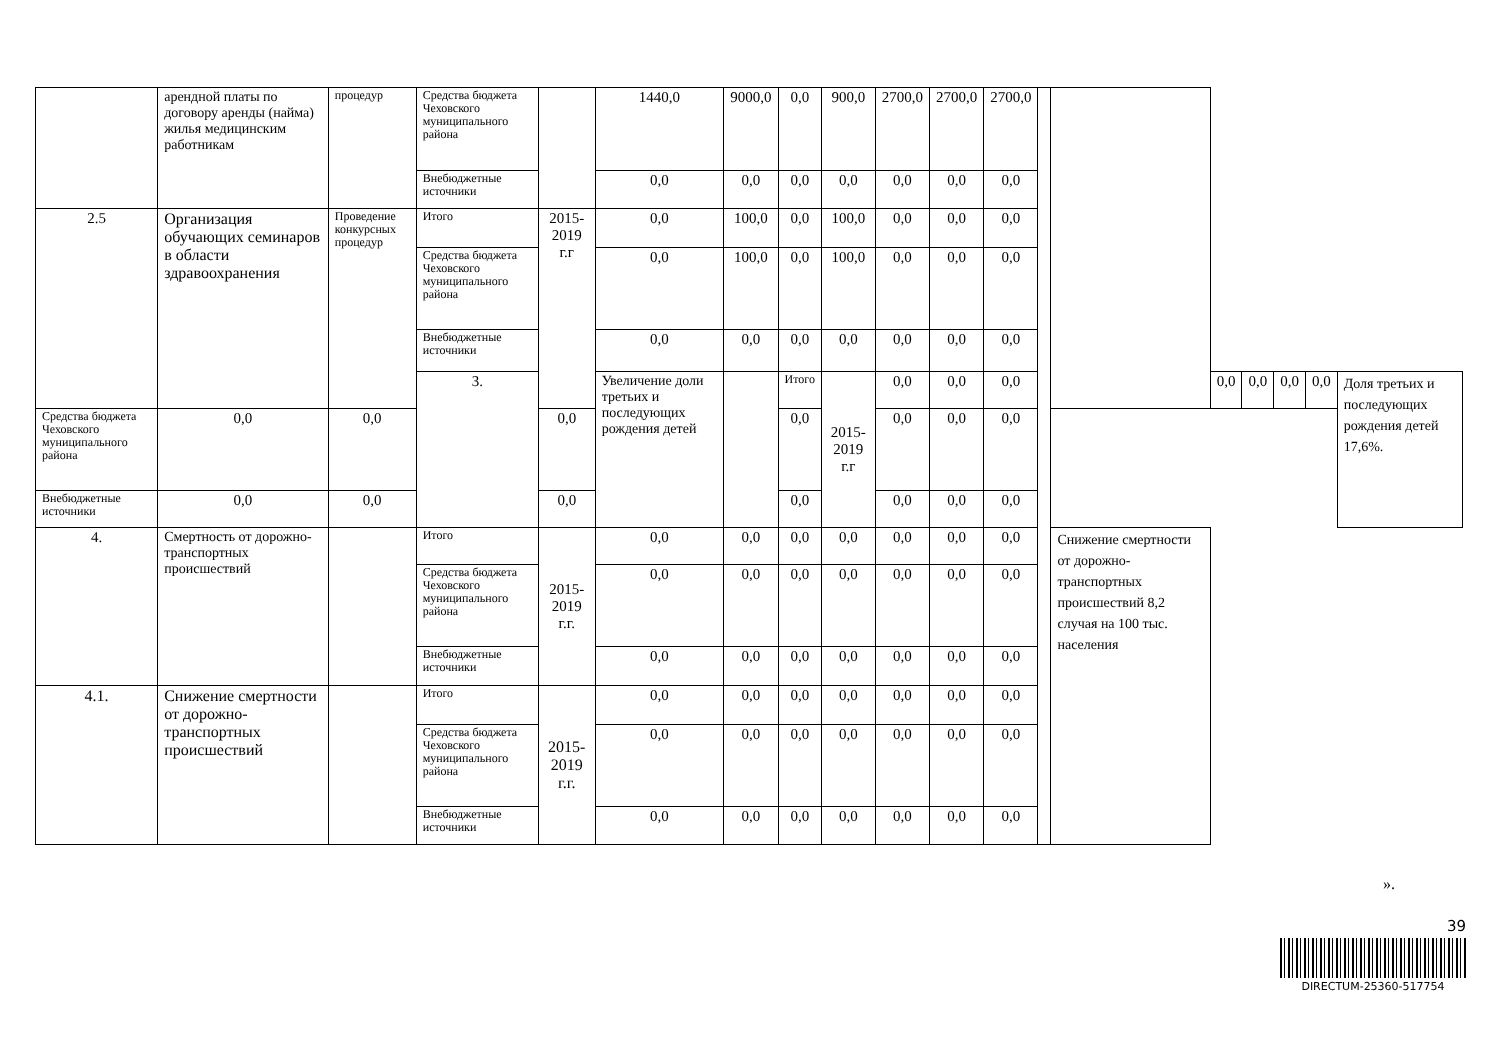| | арендной платы по договору аренды (найма) жилья медицинским работникам | процедур | Средства бюджета Чеховского муниципального района | | 1440,0 | 9000,0 | 0,0 | 900,0 | 2700,0 | 2700,0 | 2700,0 | | | | | | | |
| | | | Внебюджетные источники | | 0,0 | 0,0 | 0,0 | 0,0 | 0,0 | 0,0 | 0,0 | | | | | | | |
| 2.5 | Организация обучающих семинаров в области здравоохранения | Проведение конкурсных процедур | Итого | 2015-2019 г.г | 0,0 | 100,0 | 0,0 | 100,0 | 0,0 | 0,0 | 0,0 | | | | | | | |
| | | | Средства бюджета Чеховского муниципального района | | 0,0 | 100,0 | 0,0 | 100,0 | 0,0 | 0,0 | 0,0 | | | | | | | |
| | | | Внебюджетные источники | | 0,0 | 0,0 | 0,0 | 0,0 | 0,0 | 0,0 | 0,0 | | | | | | | |
| | | | 3. | | Увеличение доли третьих и последующих рождения детей | | Итого | 2015-2019 г.г | 0,0 | 0,0 | 0,0 | | | 0,0 | 0,0 | 0,0 | 0,0 | Доля третьих и последующих рождения детей 17,6%. |
| Средства бюджета Чеховского муниципального района | 0,0 | 0,0 | | 0,0 | | | 0,0 | | 0,0 | 0,0 | 0,0 | | | | | | | |
| Внебюджетные источники | 0,0 | 0,0 | | 0,0 | | | 0,0 | | 0,0 | 0,0 | 0,0 | | | | | | | |
| 4. | Смертность от дорожно-транспортных происшествий | | Итого | 2015-2019 г.г. | 0,0 | 0,0 | 0,0 | 0,0 | 0,0 | 0,0 | 0,0 | | Снижение смертности от дорожно-транспортных происшествий 8,2 случая на 100 тыс. населения | | | | | |
| | | | Средства бюджета Чеховского муниципального района | | 0,0 | 0,0 | 0,0 | 0,0 | 0,0 | 0,0 | 0,0 | | | | | | | |
| | | | Внебюджетные источники | | 0,0 | 0,0 | 0,0 | 0,0 | 0,0 | 0,0 | 0,0 | | | | | | | |
| 4.1. | Снижение смертности от дорожно-транспортных происшествий | | Итого | 2015-2019 г.г. | 0,0 | 0,0 | 0,0 | 0,0 | 0,0 | 0,0 | 0,0 | | | | | | | |
| | | | Средства бюджета Чеховского муниципального района | | 0,0 | 0,0 | 0,0 | 0,0 | 0,0 | 0,0 | 0,0 | | | | | | | |
| | | | Внебюджетные источники | | 0,0 | 0,0 | 0,0 | 0,0 | 0,0 | 0,0 | 0,0 | | | | | | | |
».
39
DIRECTUM-25360-517754